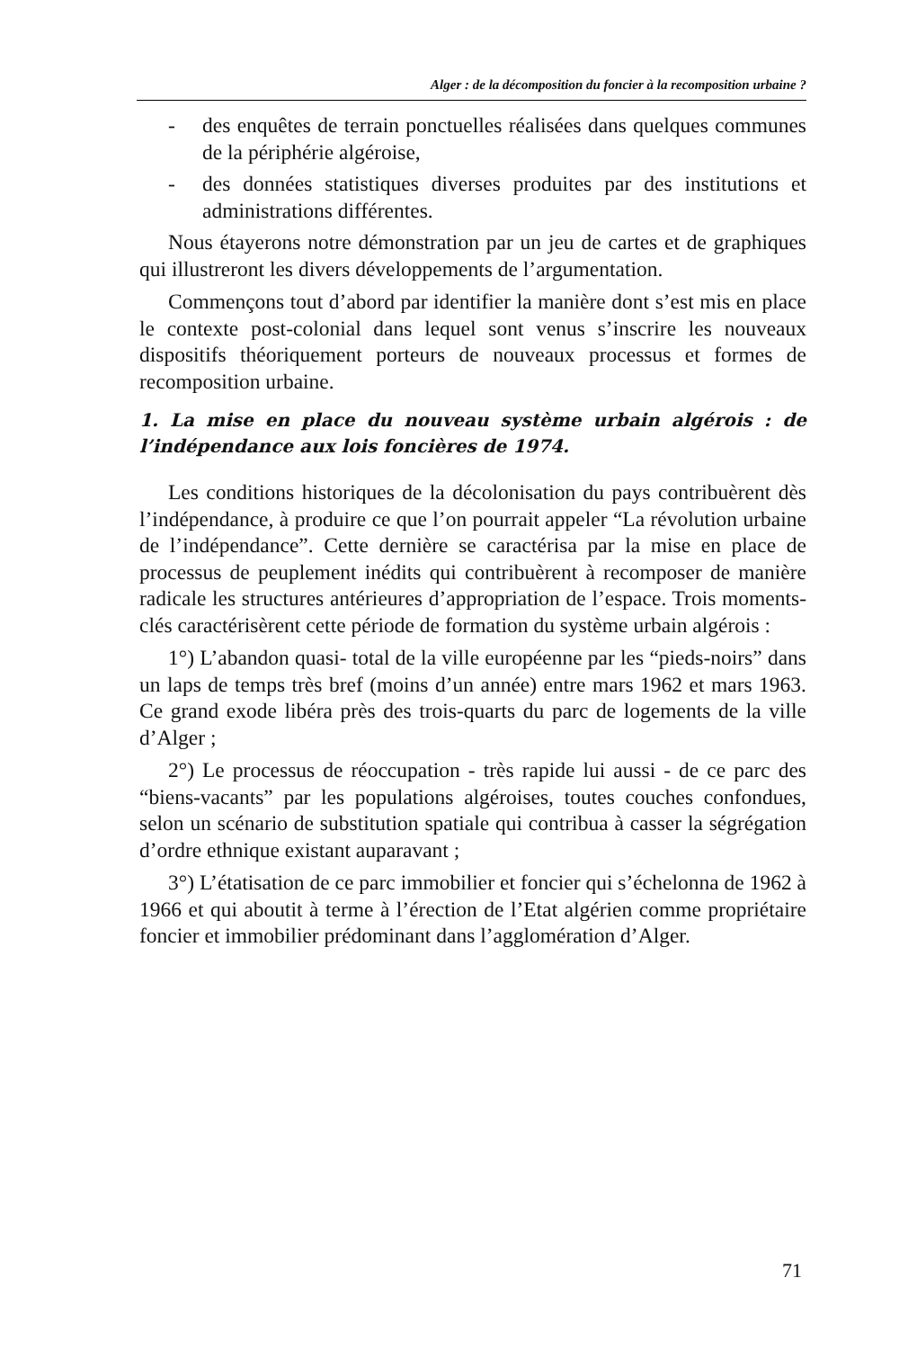Alger : de la décomposition du foncier à la recomposition urbaine ?
- des enquêtes de terrain ponctuelles réalisées dans quelques communes de la périphérie algéroise,
- des données statistiques diverses produites par des institutions et administrations différentes.
Nous étayerons notre démonstration par un jeu de cartes et de graphiques qui illustreront les divers développements de l’argumentation.
Commençons tout d’abord par identifier la manière dont s’est mis en place le contexte post-colonial dans lequel sont venus s’inscrire les nouveaux dispositifs théoriquement porteurs de nouveaux processus et formes de recomposition urbaine.
1. La mise en place du nouveau système urbain algérois : de l’indépendance aux lois foncières de 1974.
Les conditions historiques de la décolonisation du pays contribuèrent dès l’indépendance, à produire ce que l’on pourrait appeler “La révolution urbaine de l’indépendance”. Cette dernière se caractérisa par la mise en place de processus de peuplement inédits qui contribuèrent à recomposer de manière radicale les structures antérieures d’appropriation de l’espace. Trois moments-clés caractérisèrent cette période de formation du système urbain algérois :
1°) L’abandon quasi- total de la ville européenne par les “pieds-noirs” dans un laps de temps très bref (moins d’un année) entre mars 1962 et mars 1963. Ce grand exode libéra près des trois-quarts du parc de logements de la ville d’Alger ;
2°) Le processus de réoccupation - très rapide lui aussi - de ce parc des “biens-vacants” par les populations algéroises, toutes couches confondues, selon un scénario de substitution spatiale qui contribua à casser la ségrégation d’ordre ethnique existant auparavant ;
3°) L’étatisation de ce parc immobilier et foncier qui s’échelonna de 1962 à 1966 et qui aboutit à terme à l’érection de l’Etat algérien comme propriétaire foncier et immobilier prédominant dans l’agglomération d’Alger.
71